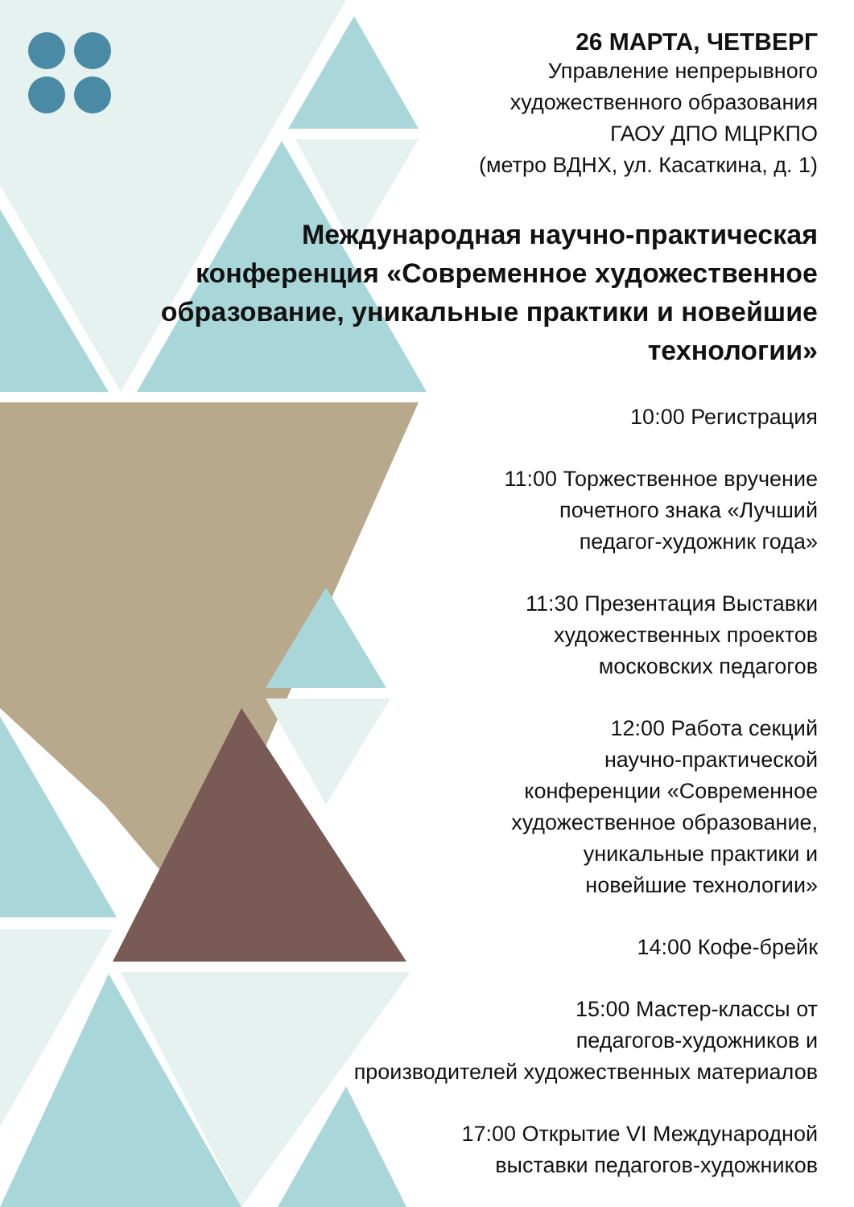26 МАРТА, ЧЕТВЕРГ
Управление непрерывного
художественного образования
ГАОУ ДПО МЦРКПО
(метро ВДНХ, ул. Касаткина, д. 1)
Международная научно-практическая конференция «Современное художественное образование, уникальные практики и новейшие технологии»
10:00 Регистрация
11:00 Торжественное вручение
почетного знака «Лучший
педагог-художник года»
11:30 Презентация Выставки
художественных проектов
московских педагогов
12:00 Работа секций
научно-практической
конференции «Современное
художественное образование,
уникальные практики и
новейшие технологии»
14:00 Кофе-брейк
15:00 Мастер-классы от
педагогов-художников и
производителей художественных материалов
17:00 Открытие VI Международной
выставки педагогов-художников